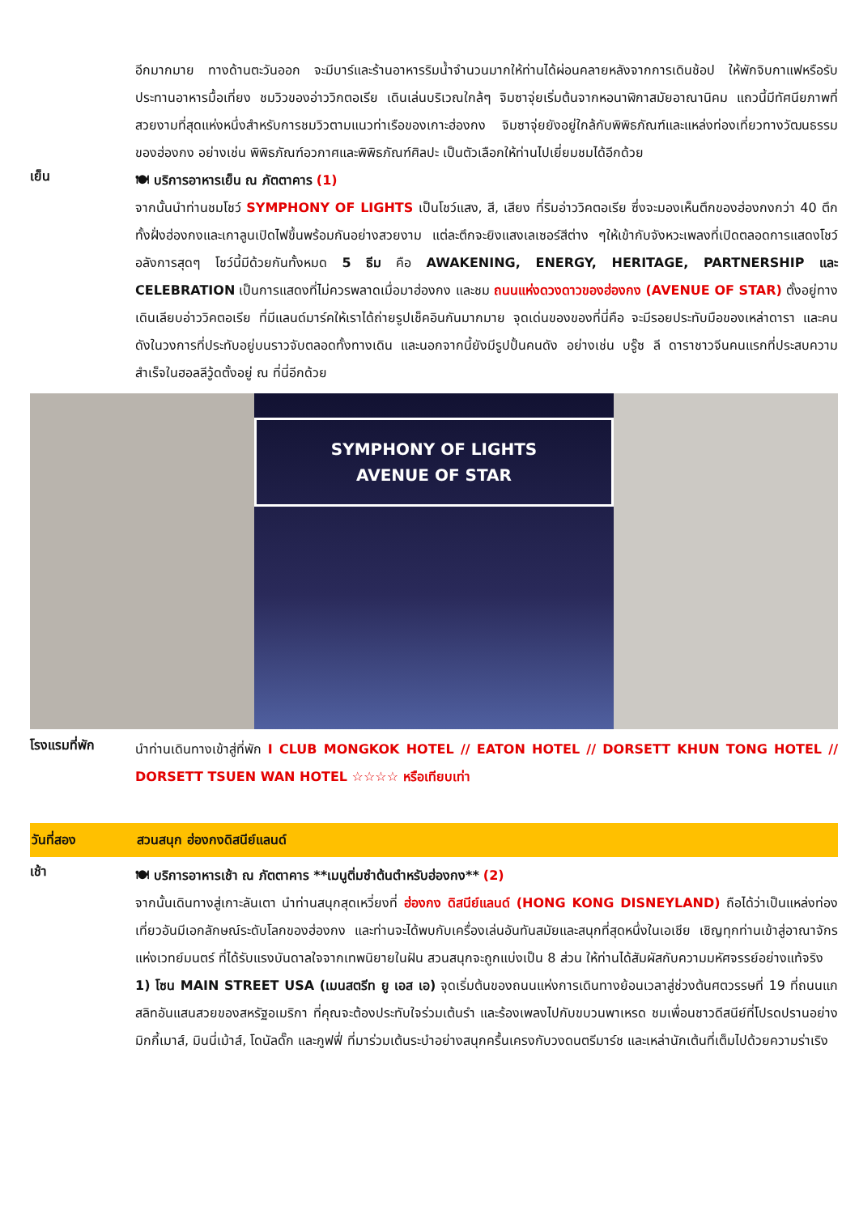อีกมากมาย ทางด้านตะวันออก จะมีบาร์และร้านอาหารริมน้ำจำนวนมากให้ท่านได้ผ่อนคลายหลังจากการเดินช้อป ให้พักจิบกาแฟหรือรับประทานอาหารมื้อเที่ยง ชมวิวของอ่าววิกตอเรีย เดินเล่นบริเวณใกล้ๆ จิมซาจุ่ยเริ่มต้นจากหอนาฬิกาสมัยอาณานิคม แถวนี้มีทัศนียภาพที่สวยงามที่สุดแห่งหนึ่งสำหรับการชมวิวตามแนวท่าเรือของเกาะฮ่องกง จิมซาจุ่ยยังอยู่ใกล้กับพิพิธภัณฑ์และแหล่งท่องเที่ยวทางวัฒนธรรมของฮ่องกง อย่างเช่น พิพิธภัณฑ์อวกาศและพิพิธภัณฑ์ศิลปะ เป็นตัวเลือกให้ท่านไปเยี่ยมชมได้อีกด้วย
เย็น
🍽 บริการอาหารเย็น ณ ภัตตาคาร (1)
จากนั้นนำท่านชมโชว์ SYMPHONY OF LIGHTS เป็นโชว์แสง, สี, เสียง ที่ริมอ่าววิคตอเรีย ซึ่งจะมองเห็นตึกของฮ่องกงกว่า 40 ตึกทั้งฝั่งฮ่องกงและเกาลูนเปิดไฟขึ้นพร้อมกันอย่างสวยงาม แต่ละตึกจะยิงแสงเลเซอร์สีต่าง ๆให้เข้ากับจังหวะเพลงที่เปิดตลอดการแสดงโชว์ อลังการสุดๆ โชว์นี้มีด้วยกันทั้งหมด 5 ธีม คือ AWAKENING, ENERGY, HERITAGE, PARTNERSHIP และ CELEBRATION เป็นการแสดงที่ไม่ควรพลาดเมื่อมาฮ่องกง และชม ถนนแห่งดวงดาวของฮ่องกง (AVENUE OF STAR) ตั้งอยู่ทางเดินเลียบอ่าววิคตอเรีย ที่มีแลนด์มาร์คให้เราได้ถ่ายรูปเช็คอินกันมากมาย จุดเด่นของของที่นี่คือ จะมีรอยประทับมือของเหล่าดารา และคนดังในวงการที่ประทับอยู่บนราวจับตลอดทั้งทางเดิน และนอกจากนี้ยังมีรูปปั้นคนดัง อย่างเช่น บรู๊ซ ลี ดาราชาวจีนคนแรกที่ประสบความสำเร็จในฮอลลีวู้ดตั้งอยู่ ณ ที่นี่อีกด้วย
SYMPHONY OF LIGHTS
AVENUE OF STAR
โรงแรมที่พัก
นำท่านเดินทางเข้าสู่ที่พัก I CLUB MONGKOK HOTEL // EATON HOTEL // DORSETT KHUN TONG HOTEL // DORSETT TSUEN WAN HOTEL ☆☆☆☆ หรือเทียบเท่า
วันที่สอง สวนสนุก ฮ่องกงดิสนีย์แลนด์
เช้า
🍽 บริการอาหารเช้า ณ ภัตตาคาร **เมนูติ่มซำต้นตำหรับฮ่องกง** (2)
จากนั้นเดินทางสู่เกาะลันเตา นำท่านสนุกสุดเหวี่ยงที่ ฮ่องกง ดิสนีย์แลนด์ (HONG KONG DISNEYLAND) ถือได้ว่าเป็นแหล่งท่องเที่ยวอันมีเอกลักษณ์ระดับโลกของฮ่องกง และท่านจะได้พบกับเครื่องเล่นอันทันสมัยและสนุกที่สุดหนึ่งในเอเชีย เชิญทุกท่านเข้าสู่อาณาจักรแห่งเวทย์มนตร์ ที่ได้รับแรงบันดาลใจจากเทพนิยายในฝัน สวนสนุกจะถูกแบ่งเป็น 8 ส่วน ให้ท่านได้สัมผัสกับความมหัศจรรย์อย่างแท้จริง
1) โซน MAIN STREET USA (เมนสตรีท ยู เอส เอ) จุดเริ่มต้นของถนนแห่งการเดินทางย้อนเวลาสู่ช่วงต้นศตวรรษที่ 19 ที่ถนนแกสลิทอันแสนสวยของสหรัฐอเมริกา ที่คุณจะต้องประทับใจร่วมเต้นรำ และร้องเพลงไปกับขบวนพาเหรด ชมเพื่อนชาวดีสนีย์ที่โปรดปรานอย่าง มิกกี้เมาส์, มินนี่เม้าส์, โดนัลดั๊ก และกูฟฟี่ ที่มาร่วมเต้นระบำอย่างสนุกครื้นเครงกับวงดนตรีมาร์ช และเหล่านักเต้นที่เต็มไปด้วยความร่าเริง